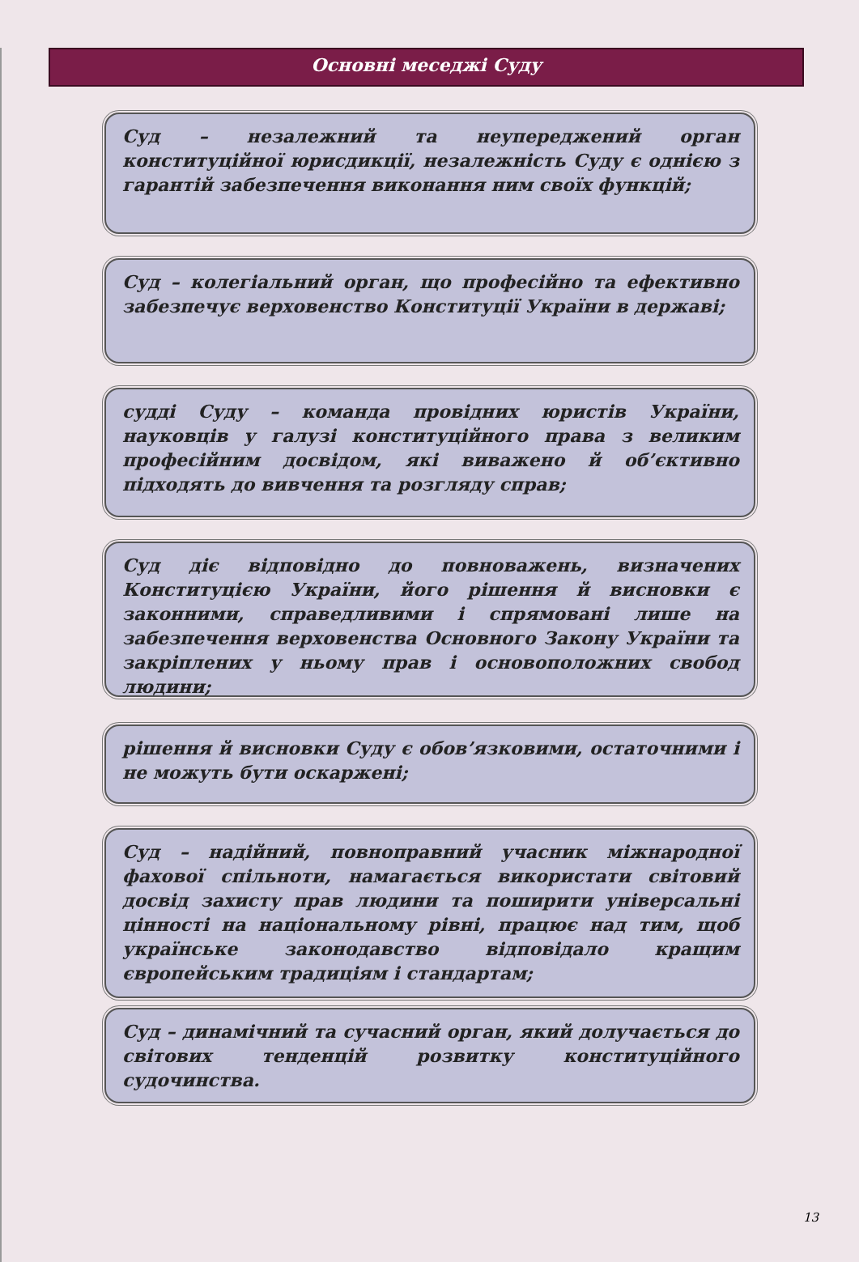Основні меседжі Суду
Суд – незалежний та неупереджений орган конституційної юрисдикції, незалежність Суду є однією з гарантій забезпечення виконання ним своїх функцій;
Суд – колегіальний орган, що професійно та ефективно забезпечує верховенство Конституції України в державі;
судді Суду – команда провідних юристів України, науковців у галузі конституційного права з великим професійним досвідом, які виважено й об’єктивно підходять до вивчення та розгляду справ;
Суд діє відповідно до повноважень, визначених Конституцією України, його рішення й висновки є законними, справедливими і спрямовані лише на забезпечення верховенства Основного Закону України та закріплених у ньому прав і основоположних свобод людини;
рішення й висновки Суду є обов’язковими, остаточними і не можуть бути оскаржені;
Суд – надійний, повноправний учасник міжнародної фахової спільноти, намагається використати світовий досвід захисту прав людини та поширити універсальні цінності на національному рівні, працює над тим, щоб українське законодавство відповідало кращим європейським традиціям і стандартам;
Суд – динамічний та сучасний орган, який долучається до світових тенденцій розвитку конституційного судочинства.
13